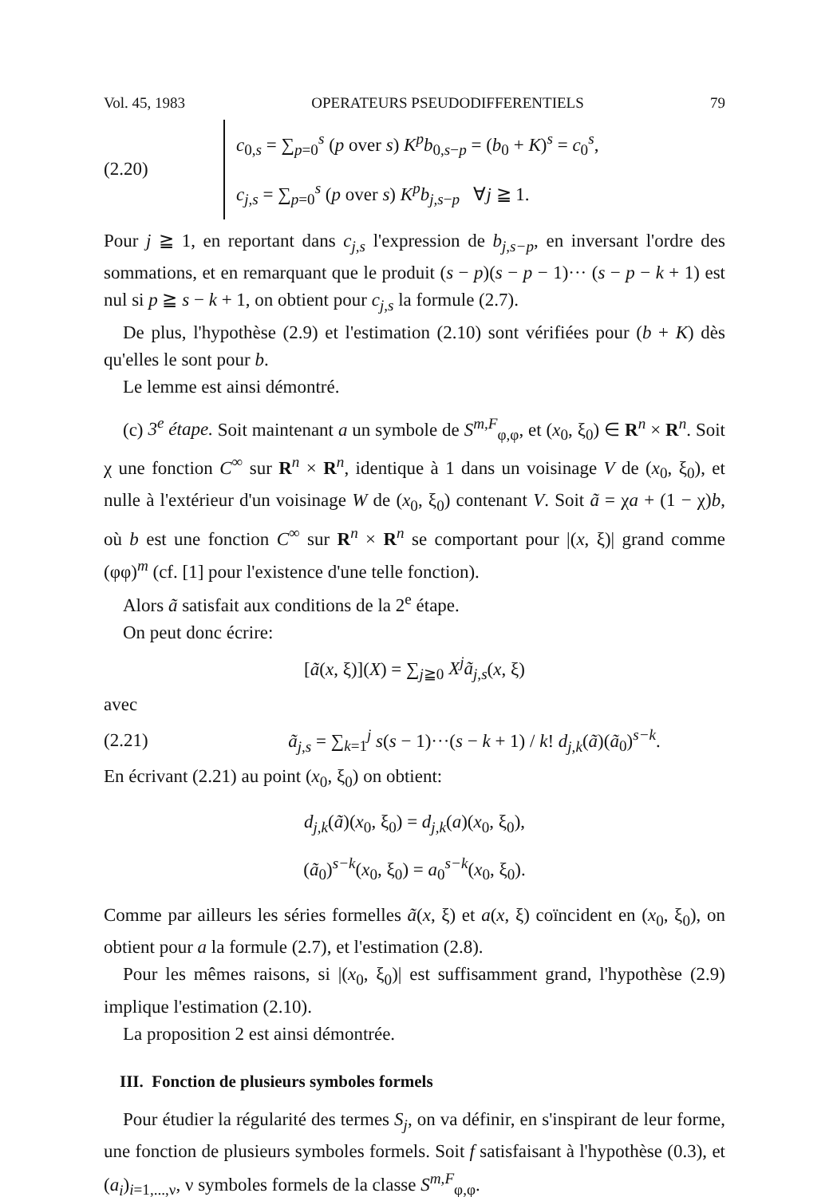Vol. 45, 1983 OPERATEURS PSEUDODIFFERENTIELS 79
(2.20)
c<sub>0,s</sub> = ∑<sub>p=0</sub><sup>s</sup> (p over s) K<sup>p</sup>b<sub>0,s−p</sub> = (b<sub>0</sub> + K)<sup>s</sup> = c<sub>0</sub><sup>s</sup>,
c<sub>j,s</sub> = ∑<sub>p=0</sub><sup>s</sup> (p over s) K<sup>p</sup>b<sub>j,s−p</sub> ∀j ≧ 1.
Pour j ≧ 1, en reportant dans c<sub>j,s</sub> l'expression de b<sub>j,s−p</sub>, en inversant l'ordre des sommations, et en remarquant que le produit (s − p)(s − p − 1)··· (s − p − k + 1) est nul si p ≧ s − k + 1, on obtient pour c<sub>j,s</sub> la formule (2.7).
De plus, l'hypothèse (2.9) et l'estimation (2.10) sont vérifiées pour (b + K) dès qu'elles le sont pour b.
Le lemme est ainsi démontré.
(c) 3<sup>e</sup> étape. Soit maintenant a un symbole de S<sup>m,F</sup><sub>φ,φ</sub>, et (x<sub>0</sub>, ξ<sub>0</sub>) ∈ R<sup>n</sup> × R<sup>n</sup>. Soit χ une fonction C<sup>∞</sup> sur R<sup>n</sup> × R<sup>n</sup>, identique à 1 dans un voisinage V de (x<sub>0</sub>, ξ<sub>0</sub>), et nulle à l'extérieur d'un voisinage W de (x<sub>0</sub>, ξ<sub>0</sub>) contenant V. Soit ã = χa + (1 − χ)b, où b est une fonction C<sup>∞</sup> sur R<sup>n</sup> × R<sup>n</sup> se comportant pour |(x, ξ)| grand comme (φφ)<sup>m</sup> (cf. [1] pour l'existence d'une telle fonction).
Alors ã satisfait aux conditions de la 2<sup>e</sup> étape.
On peut donc écrire:
[ã(x, ξ)](X) = ∑<sub>j≧0</sub> X<sup>j</sup>ã<sub>j,s</sub>(x, ξ)
avec
(2.21)
ã<sub>j,s</sub> = ∑<sub>k=1</sub><sup>j</sup> s(s − 1)···(s − k + 1) / k! d<sub>j,k</sub>(ã)(ã<sub>0</sub>)<sup>s−k</sup>.
En écrivant (2.21) au point (x<sub>0</sub>, ξ<sub>0</sub>) on obtient:
d<sub>j,k</sub>(ã)(x<sub>0</sub>, ξ<sub>0</sub>) = d<sub>j,k</sub>(a)(x<sub>0</sub>, ξ<sub>0</sub>),
(ã<sub>0</sub>)<sup>s−k</sup>(x<sub>0</sub>, ξ<sub>0</sub>) = a<sub>0</sub><sup>s−k</sup>(x<sub>0</sub>, ξ<sub>0</sub>).
Comme par ailleurs les séries formelles ã(x, ξ) et a(x, ξ) coïncident en (x<sub>0</sub>, ξ<sub>0</sub>), on obtient pour a la formule (2.7), et l'estimation (2.8).
Pour les mêmes raisons, si |(x<sub>0</sub>, ξ<sub>0</sub>)| est suffisamment grand, l'hypothèse (2.9) implique l'estimation (2.10).
La proposition 2 est ainsi démontrée.
III. Fonction de plusieurs symboles formels
Pour étudier la régularité des termes S<sub>j</sub>, on va définir, en s'inspirant de leur forme, une fonction de plusieurs symboles formels. Soit f satisfaisant à l'hypothèse (0.3), et (a<sub>i</sub>)<sub>i=1,...,ν</sub>, ν symboles formels de la classe S<sup>m,F</sup><sub>φ,φ</sub>.